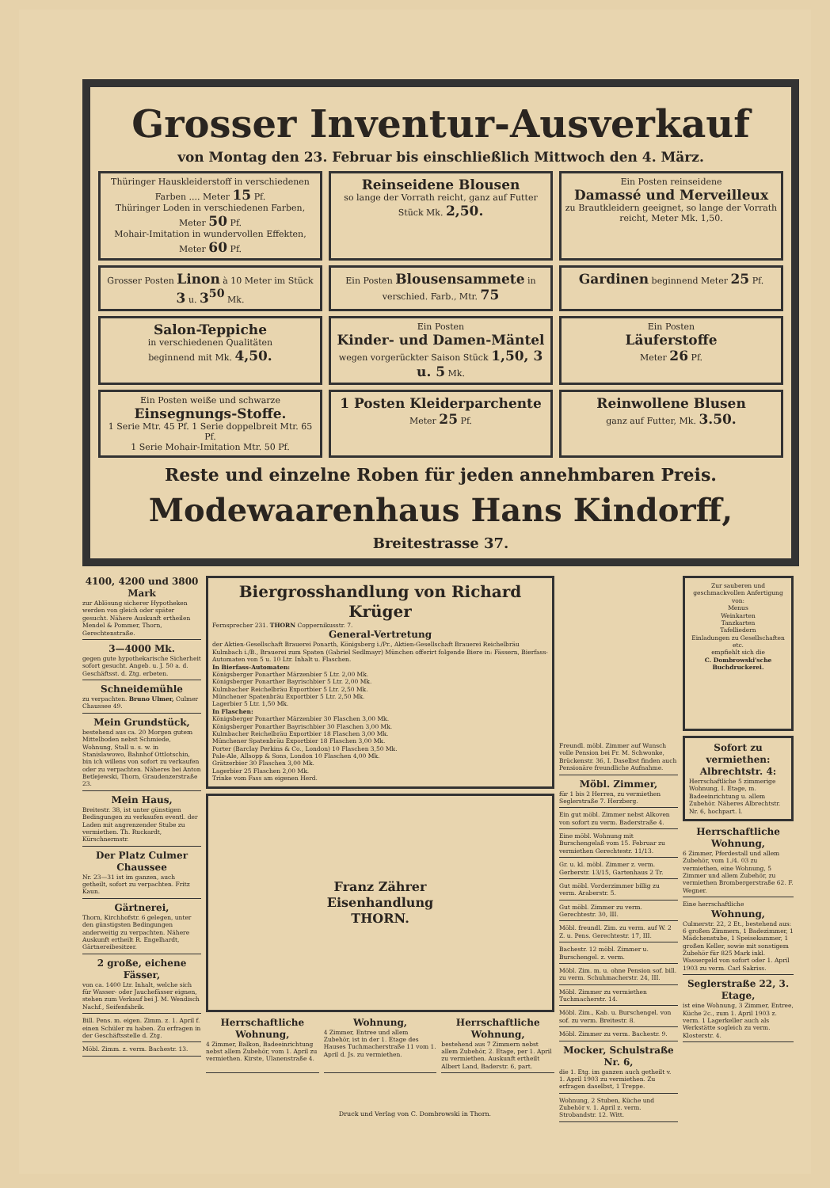Grosser Inventur-Ausverkauf
von Montag den 23. Februar bis einschließlich Mittwoch den 4. März.
Thüringer Hauskleiderstoff in verschiedenen Farben .... Meter 15 Pf.
Thüringer Loden in verschiedenen Farben, Meter 50 Pf.
Mohair-Imitation in wundervollen Effekten, Meter 60 Pf.
Reinseidene Blousen
so lange der Vorrath reicht, ganz auf Futter
Stück Mk. 2,50.
Ein Posten reinseidene
Damassé und Merveilleux
zu Brautkleidern geeignet, so lange der Vorrath reicht, Meter Mk. 1,50.
Grosser Posten Linon à 10 Meter im Stück 3 u. 3<sup>50</sup> Mk.
Ein Posten Blousensammete in verschied. Farb., Mtr. 75
Gardinen beginnend Meter 25 Pf.
Salon-Teppiche
in verschiedenen Qualitäten
beginnend mit Mk. 4,50.
Ein Posten
Kinder- und Damen-Mäntel
wegen vorgerückter Saison Stück 1,50, 3 u. 5 Mk.
Ein Posten
Läuferstoffe
Meter 26 Pf.
Ein Posten weiße und schwarze
Einsegnungs-Stoffe.
1 Serie Mtr. 45 Pf. 1 Serie doppelbreit Mtr. 65 Pf.
1 Serie Mohair-Imitation Mtr. 50 Pf.
1 Posten Kleiderparchente
Meter 25 Pf.
Reinwollene Blusen
ganz auf Futter, Mk. 3.50.
Reste und einzelne Roben für jeden annehmbaren Preis.
Modewaarenhaus Hans Kindorff,
Breitestrasse 37.
4100, 4200 und 3800 Mark
zur Ablösung sicherer Hypotheken werden von gleich oder später gesucht. Nähere Auskunft ertheilen Mendel & Pommer, Thorn, Gerechtenstraße.
3—4000 Mk.
gegen gute hypothekarische Sicherheit sofort gesucht. Angeb. u. J. 50 a. d. Geschäftsst. d. Ztg. erbeten.
Schneidemühle
zu verpachten. Bruno Ulmer, Culmer Chaussee 49.
Mein Grundstück,
bestehend aus ca. 20 Morgen gutem Mittelboden nebst Schmiede, Wohnung, Stall u. s. w. in Stanislawowo, Bahnhof Ottlotschin, bin ich willens von sofort zu verkaufen oder zu verpachten. Näheres bei Anton Betlejewski, Thorn, Graudenzerstraße 23.
Mein Haus,
Breitestr. 38, ist unter günstigen Bedingungen zu verkaufen eventl. der Laden mit angrenzender Stube zu vermiethen. Th. Ruckardt, Kürschnermstr.
Der Platz Culmer Chaussee
Nr. 23—31 ist im ganzen, auch getheilt, sofort zu verpachten. Fritz Kaun.
Gärtnerei,
Thorn, Kirchhofstr. 6 gelegen, unter den günstigsten Bedingungen anderweitig zu verpachten. Nähere Auskunft ertheilt R. Engelhardt, Gärtnereibesitzer.
2 große, eichene Fässer,
von ca. 1400 Ltr. Inhalt, welche sich für Wasser- oder Jauchefässer eignen, stehen zum Verkauf bei J. M. Wendisch Nachf., Seifenfabrik.
Bill. Pens. m. eigen. Zimm. z. 1. April f. einen Schüler zu haben. Zu erfragen in der Geschäftsstelle d. Ztg.
Möbl. Zimm. z. verm. Bachestr. 13.
Biergrosshandlung von Richard Krüger
Fernsprecher 231. THORN Coppernikusstr. 7.
General-Vertretung
der Aktien-Gesellschaft Brauerei Ponarth, Königsberg i./Pr., Aktien-Gesellschaft Brauerei Reichelbräu Kulmbach i./B., Brauerei zum Spaten (Gabriel Sedlmayr) München offerirt folgende Biere in: Fässern, Bierfass-Automaten von 5 u. 10 Ltr. Inhalt u. Flaschen.
In Bierfass-Automaten:
Königsberger Ponarther Märzenbier 5 Ltr. 2,00 Mk.
Königsberger Ponarther Bayrischbier 5 Ltr. 2,00 Mk.
Kulmbacher Reichelbräu Exportbier 5 Ltr. 2,50 Mk.
Münchener Spatenbräu Exportbier 5 Ltr. 2,50 Mk.
Lagerbier 5 Ltr. 1,50 Mk.
In Flaschen:
Königsberger Ponarther Märzenbier 30 Flaschen 3,00 Mk.
Königsberger Ponarther Bayrischbier 30 Flaschen 3,00 Mk.
Kulmbacher Reichelbräu Exportbier 18 Flaschen 3,00 Mk.
Münchener Spatenbräu Exportbier 18 Flaschen 3,00 Mk.
Porter (Barclay Perkins & Co., London) 10 Flaschen 3,50 Mk.
Pale-Ale, Allsopp & Sons, London 10 Flaschen 4,00 Mk.
Grätzerbier 30 Flaschen 3,00 Mk.
Lagerbier 25 Flaschen 2,00 Mk.
Trinke vom Fass am eigenen Herd.
Franz Zährer
Eisenhandlung
THORN.
Herrschaftliche Wohnung,
4 Zimmer, Balkon, Badeeinrichtung nebst allem Zubehör, vom 1. April zu vermiethen. Kirste, Ulanenstraße 4.
Wohnung,
4 Zimmer, Entree und allem Zubehör, ist in der 1. Etage des Hauses Tuchmacherstraße 11 vom 1. April d. Js. zu vermiethen.
Herrschaftliche Wohnung,
bestehend aus 7 Zimmern nebst allem Zubehör, 2. Etage, per 1. April zu vermiethen. Auskunft ertheilt Albert Land, Baderstr. 6, part.
Freundl. möbl. Zimmer auf Wunsch volle Pension bei Fr. M. Schwonke, Brückenstr. 36, I. Daselbst finden auch Pensionäre freundliche Aufnahme.
Möbl. Zimmer,
für 1 bis 2 Herren, zu vermiethen Seglerstraße 7. Herzberg.
Ein gut möbl. Zimmer nebst Alkoven von sofort zu verm. Baderstraße 4.
Eine möbl. Wohnung mit Burschengelaß vom 15. Februar zu vermiethen Gerechtestr. 11/13.
Gr. u. kl. möbl. Zimmer z. verm. Gerberstr. 13/15, Gartenhaus 2 Tr.
Gut möbl. Vorderzimmer billig zu verm. Araberstr. 5.
Gut möbl. Zimmer zu verm. Gerechtestr. 30, III.
Möbl. freundl. Zim. zu verm. auf W. 2 Z. u. Pens. Gerechtestr. 17, III.
Bachestr. 12 möbl. Zimmer u. Burschengel. z. verm.
Möbl. Zim. m. u. ohne Pension sof. bill. zu verm. Schuhmacherstr. 24, III.
Möbl. Zimmer zu vermiethen Tuchmacherstr. 14.
Möbl. Zim., Kab. u. Burschengel. von sof. zu verm. Breitestr. 8.
Möbl. Zimmer zu verm. Bachestr. 9.
Mocker, Schulstraße Nr. 6,
die 1. Etg. im ganzen auch getheilt v. 1. April 1903 zu vermiethen. Zu erfragen daselbst, 1 Treppe.
Wohnung, 2 Stuben, Küche und Zubehör v. 1. April z. verm. Strobandstr. 12. Witt.
Zur sauberen und geschmackvollen Anfertigung von:
Menus
Weinkarten
Tanzkarten
Tafelliedern
Einladungen zu Gesellschaften etc.
empfiehlt sich die
C. Dombrowski'sche Buchdruckerei.
Sofort zu vermiethen: Albrechtstr. 4:
Herrschaftliche 5 zimmerige Wohnung, I. Etage, m. Badeeinrichtung u. allem Zubehör. Näheres Albrechtstr. Nr. 6, hochpart. l.
Herrschaftliche Wohnung,
6 Zimmer, Pferdestall und allem Zubehör, vom 1./4. 03 zu vermiethen, eine Wohnung, 5 Zimmer und allem Zubehör, zu vermiethen Brombergerstraße 62. F. Wegner.
Eine herrschaftliche
Wohnung,
Culmerstr. 22, 2 Et., bestehend aus: 6 großen Zimmern, 1 Badezimmer, 1 Mädchenstube, 1 Speisekammer, 1 großen Keller, sowie mit sonstigem Zubehör für 825 Mark inkl. Wassergeld von sofort oder 1. April 1903 zu verm. Carl Sakriss.
Seglerstraße 22, 3. Etage,
ist eine Wohnung, 3 Zimmer, Entree, Küche 2c., zum 1. April 1903 z. verm. 1 Lagerkeller auch als Werkstätte sogleich zu verm. Klosterstr. 4.
Druck und Verlag von C. Dombrowski in Thorn.